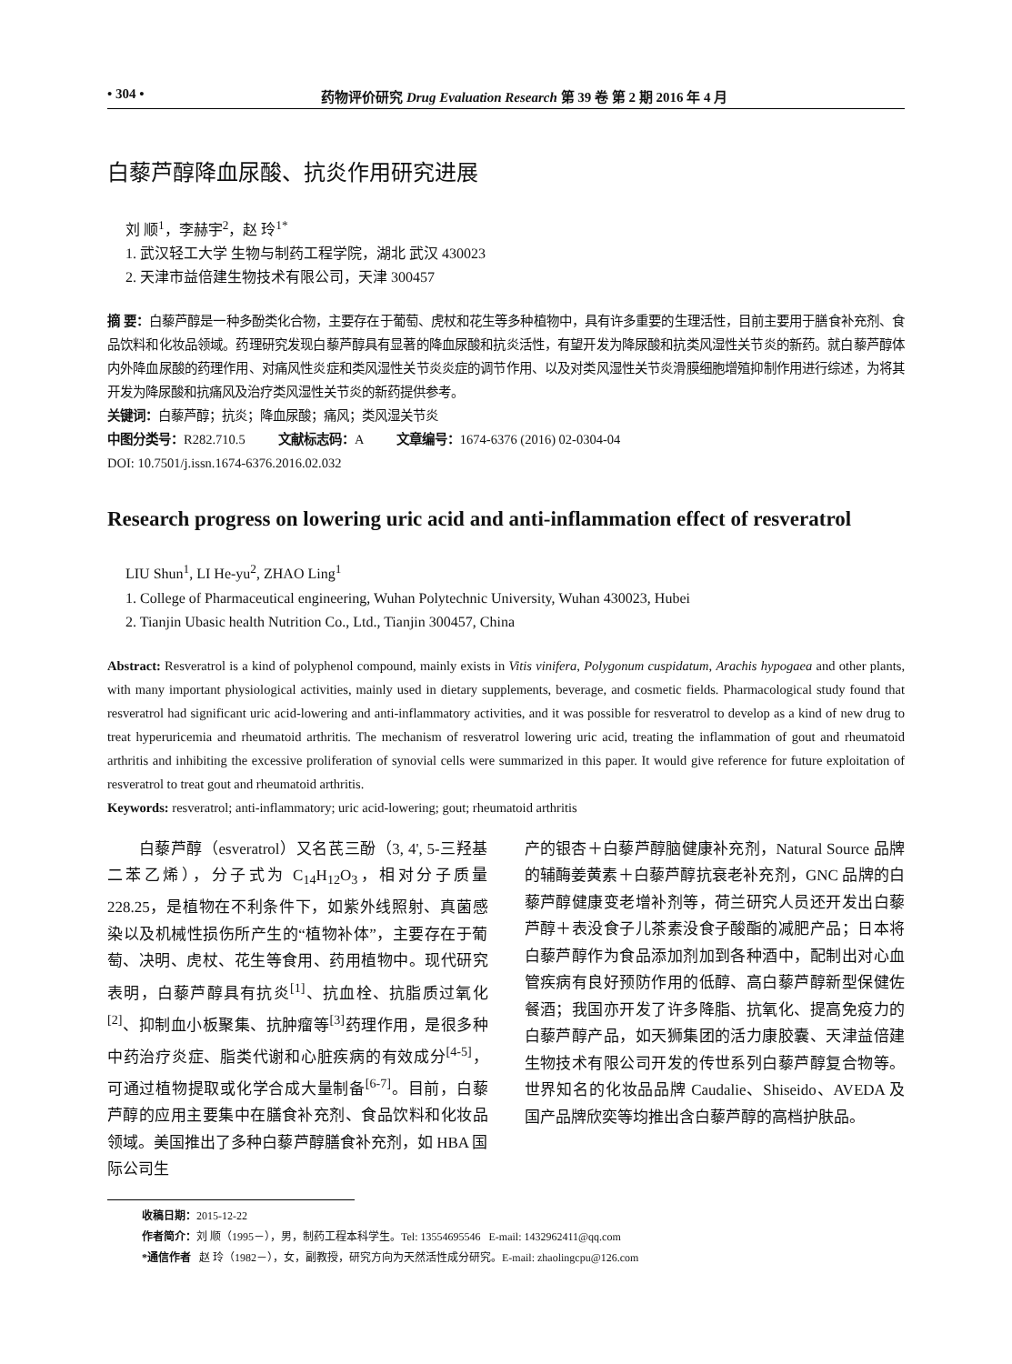• 304 • 药物评价研究 Drug Evaluation Research 第 39 卷 第 2 期 2016 年 4 月
白藜芦醇降血尿酸、抗炎作用研究进展
刘 顺<sup>1</sup>，李赫宇<sup>2</sup>，赵 玲<sup>1*</sup>
1. 武汉轻工大学 生物与制药工程学院，湖北 武汉 430023
2. 天津市益倍建生物技术有限公司，天津 300457
摘 要：白藜芦醇是一种多酚类化合物，主要存在于葡萄、虎杖和花生等多种植物中，具有许多重要的生理活性，目前主要用于膳食补充剂、食品饮料和化妆品领域。药理研究发现白藜芦醇具有显著的降血尿酸和抗炎活性，有望开发为降尿酸和抗类风湿性关节炎的新药。就白藜芦醇体内外降血尿酸的药理作用、对痛风性炎症和类风湿性关节炎炎症的调节作用、以及对类风湿性关节炎滑膜细胞增殖抑制作用进行综述，为将其开发为降尿酸和抗痛风及治疗类风湿性关节炎的新药提供参考。
关键词：白藜芦醇；抗炎；降血尿酸；痛风；类风湿关节炎
中图分类号：R282.710.5 文献标志码：A 文章编号：1674-6376 (2016) 02-0304-04
DOI: 10.7501/j.issn.1674-6376.2016.02.032
Research progress on lowering uric acid and anti-inflammation effect of resveratrol
LIU Shun<sup>1</sup>, LI He-yu<sup>2</sup>, ZHAO Ling<sup>1</sup>
1. College of Pharmaceutical engineering, Wuhan Polytechnic University, Wuhan 430023, Hubei
2. Tianjin Ubasic health Nutrition Co., Ltd., Tianjin 300457, China
Abstract: Resveratrol is a kind of polyphenol compound, mainly exists in Vitis vinifera, Polygonum cuspidatum, Arachis hypogaea and other plants, with many important physiological activities, mainly used in dietary supplements, beverage, and cosmetic fields. Pharmacological study found that resveratrol had significant uric acid-lowering and anti-inflammatory activities, and it was possible for resveratrol to develop as a kind of new drug to treat hyperuricemia and rheumatoid arthritis. The mechanism of resveratrol lowering uric acid, treating the inflammation of gout and rheumatoid arthritis and inhibiting the excessive proliferation of synovial cells were summarized in this paper. It would give reference for future exploitation of resveratrol to treat gout and rheumatoid arthritis.
Keywords: resveratrol; anti-inflammatory; uric acid-lowering; gout; rheumatoid arthritis
  白藜芦醇（esveratrol）又名芪三酚（3, 4', 5-三羟基二苯乙烯），分子式为 C<sub>14</sub>H<sub>12</sub>O<sub>3</sub>，相对分子质量 228.25，是植物在不利条件下，如紫外线照射、真菌感染以及机械性损伤所产生的“植物补体”，主要存在于葡萄、决明、虎杖、花生等食用、药用植物中。现代研究表明，白藜芦醇具有抗炎<sup>[1]</sup>、抗血栓、抗脂质过氧化<sup>[2]</sup>、抑制血小板聚集、抗肿瘤等<sup>[3]</sup>药理作用，是很多种中药治疗炎症、脂类代谢和心脏疾病的有效成分<sup>[4-5]</sup>，可通过植物提取或化学合成大量制备<sup>[6-7]</sup>。目前，白藜芦醇的应用主要集中在膳食补充剂、食品饮料和化妆品领域。美国推出了多种白藜芦醇膳食补充剂，如 HBA 国际公司生
产的银杏＋白藜芦醇脑健康补充剂，Natural Source 品牌的辅酶姜黄素＋白藜芦醇抗衰老补充剂，GNC 品牌的白藜芦醇健康变老增补剂等，荷兰研究人员还开发出白藜芦醇＋表没食子儿茶素没食子酸酯的减肥产品；日本将白藜芦醇作为食品添加剂加到各种酒中，配制出对心血管疾病有良好预防作用的低醇、高白藜芦醇新型保健佐餐酒；我国亦开发了许多降脂、抗氧化、提高免疫力的白藜芦醇产品，如天狮集团的活力康胶囊、天津益倍建生物技术有限公司开发的传世系列白藜芦醇复合物等。世界知名的化妆品品牌 Caudalie、Shiseido、AVEDA 及国产品牌欣奕等均推出含白藜芦醇的高档护肤品。
收稿日期：2015-12-22
作者简介：刘 顺（1995－），男，制药工程本科学生。Tel: 13554695546 E-mail: 1432962411@qq.com
*通信作者 赵 玲（1982－），女，副教授，研究方向为天然活性成分研究。E-mail: zhaolingcpu@126.com